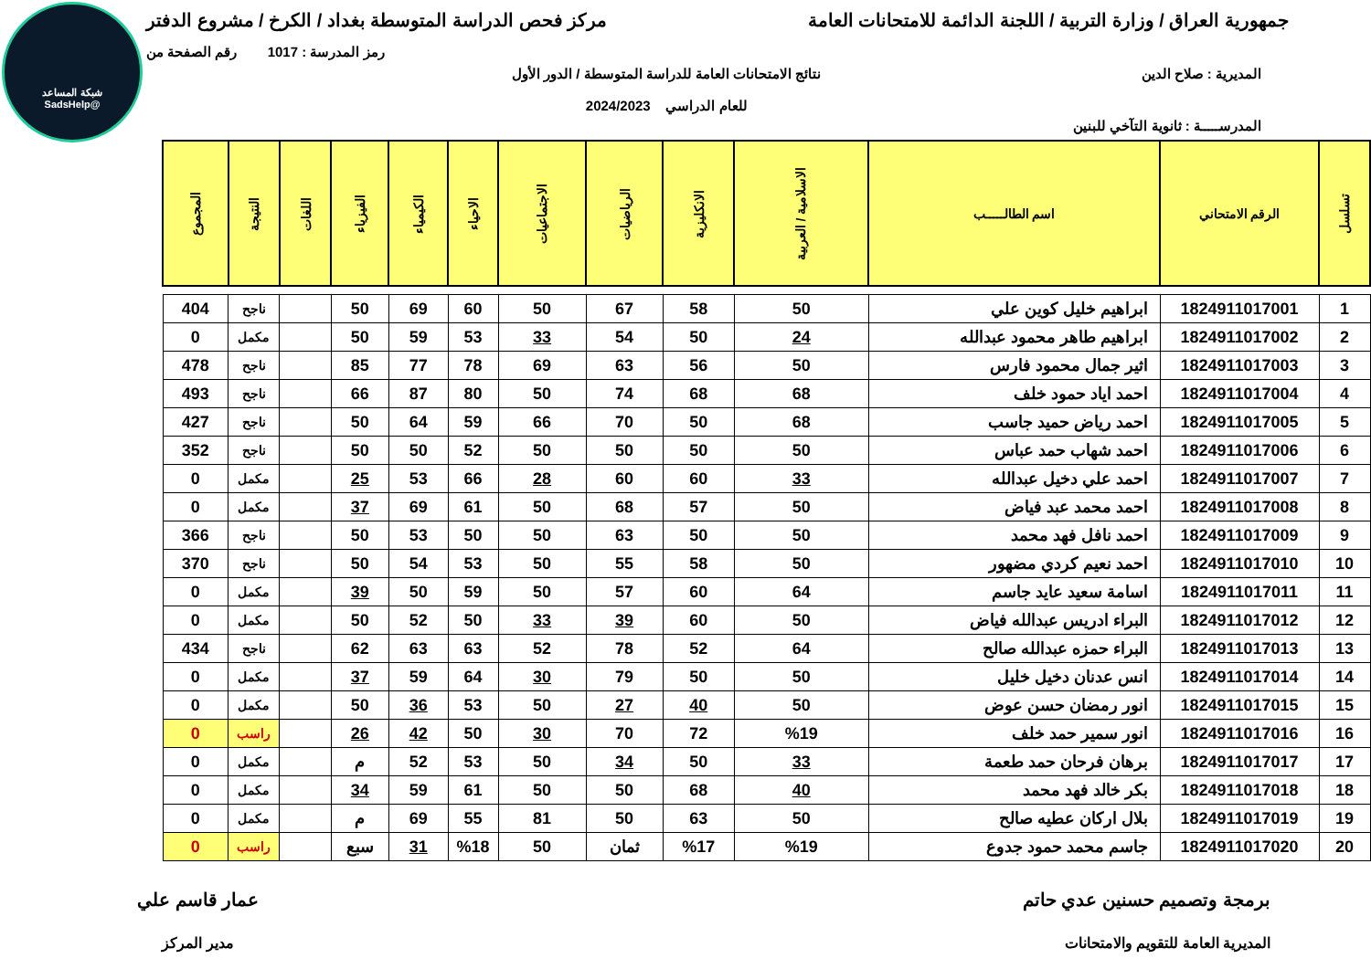شبكة المساعد
@SadsHelp
جمهورية العراق / وزارة التربية / اللجنة الدائمة للامتحانات العامة
مركز فحص الدراسة المتوسطة بغداد / الكرخ / مشروع الدفتر
رمز المدرسة : 1017 رقم الصفحة من
المديرية : صلاح الدين نتائج الامتحانات العامة للدراسة المتوسطة / الدور الأول
للعام الدراسي 2024/2023
المدرســـــة : ثانوية التآخي للبنين
| تسلسل | الرقم الامتحاني | اسم الطالـــــب | الاسلامية / العربية | الانكليزية | الرياضيات | الاجتماعيات | الاحياء | الكيمياء | الفيزياء | اللغات | النتيجة | المجموع |
| --- | --- | --- | --- | --- | --- | --- | --- | --- | --- | --- | --- | --- |
| 1 | 1824911017001 | ابراهيم خليل كوين علي | 50 | 58 | 67 | 50 | 60 | 69 | 50 | | ناجح | 404 |
| 2 | 1824911017002 | ابراهيم طاهر محمود عبدالله | 24 | 50 | 54 | 33 | 53 | 59 | 50 | | مكمل | 0 |
| 3 | 1824911017003 | اثير جمال محمود فارس | 50 | 56 | 63 | 69 | 78 | 77 | 85 | | ناجح | 478 |
| 4 | 1824911017004 | احمد اياد حمود خلف | 68 | 68 | 74 | 50 | 80 | 87 | 66 | | ناجح | 493 |
| 5 | 1824911017005 | احمد رياض حميد جاسب | 68 | 50 | 70 | 66 | 59 | 64 | 50 | | ناجح | 427 |
| 6 | 1824911017006 | احمد شهاب حمد عباس | 50 | 50 | 50 | 50 | 52 | 50 | 50 | | ناجح | 352 |
| 7 | 1824911017007 | احمد علي دخيل عبدالله | 33 | 60 | 60 | 28 | 66 | 53 | 25 | | مكمل | 0 |
| 8 | 1824911017008 | احمد محمد عبد فياض | 50 | 57 | 68 | 50 | 61 | 69 | 37 | | مكمل | 0 |
| 9 | 1824911017009 | احمد نافل فهد محمد | 50 | 50 | 63 | 50 | 50 | 53 | 50 | | ناجح | 366 |
| 10 | 1824911017010 | احمد نعيم كردي مضهور | 50 | 58 | 55 | 50 | 53 | 54 | 50 | | ناجح | 370 |
| 11 | 1824911017011 | اسامة سعيد عايد جاسم | 64 | 60 | 57 | 50 | 59 | 50 | 39 | | مكمل | 0 |
| 12 | 1824911017012 | البراء ادريس عبدالله فياض | 50 | 60 | 39 | 33 | 50 | 52 | 50 | | مكمل | 0 |
| 13 | 1824911017013 | البراء حمزه عبدالله صالح | 64 | 52 | 78 | 52 | 63 | 63 | 62 | | ناجح | 434 |
| 14 | 1824911017014 | انس عدنان دخيل خليل | 50 | 50 | 79 | 30 | 64 | 59 | 37 | | مكمل | 0 |
| 15 | 1824911017015 | انور رمضان حسن عوض | 50 | 40 | 27 | 50 | 53 | 36 | 50 | | مكمل | 0 |
| 16 | 1824911017016 | انور سمير حمد خلف | %19 | 72 | 70 | 30 | 50 | 42 | 26 | | راسب | 0 |
| 17 | 1824911017017 | برهان فرحان حمد طعمة | 33 | 50 | 34 | 50 | 53 | 52 | م | | مكمل | 0 |
| 18 | 1824911017018 | بكر خالد فهد محمد | 40 | 68 | 50 | 50 | 61 | 59 | 34 | | مكمل | 0 |
| 19 | 1824911017019 | بلال اركان عطيه صالح | 50 | 63 | 50 | 81 | 55 | 69 | م | | مكمل | 0 |
| 20 | 1824911017020 | جاسم محمد حمود جدوع | %19 | %17 | ثمان | 50 | %18 | 31 | سبع | | راسب | 0 |
برمجة وتصميم حسنين عدي حاتم
المديرية العامة للتقويم والامتحانات
عمار قاسم علي
مدير المركز